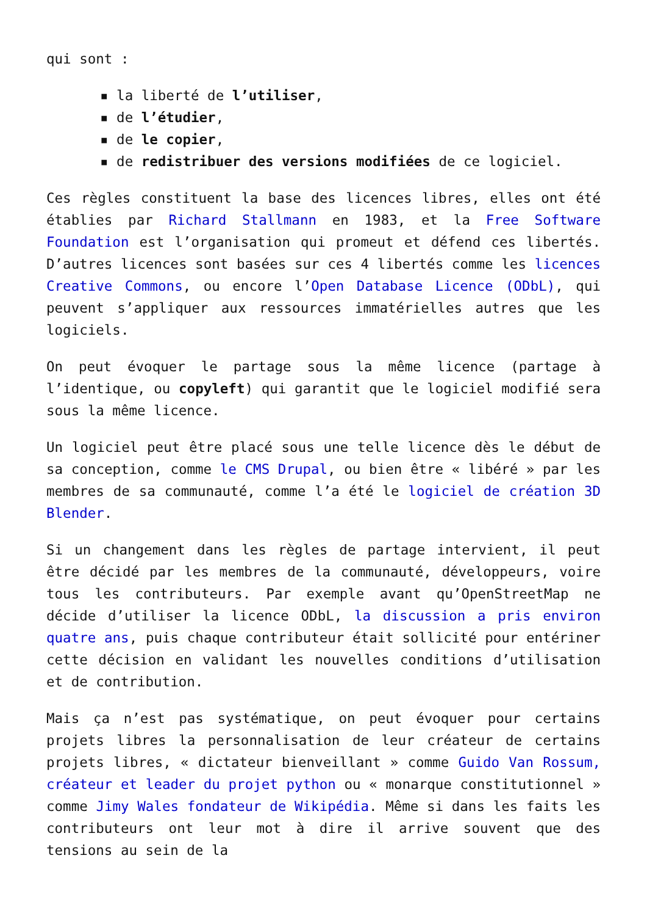qui sont :
▪ la liberté de l’utiliser,
▪ de l’étudier,
▪ de le copier,
▪ de redistribuer des versions modifiées de ce logiciel.
Ces règles constituent la base des licences libres, elles ont été établies par Richard Stallmann en 1983, et la Free Software Foundation est l’organisation qui promeut et défend ces libertés. D’autres licences sont basées sur ces 4 libertés comme les licences Creative Commons, ou encore l’Open Database Licence (ODbL), qui peuvent s’appliquer aux ressources immatérielles autres que les logiciels.
On peut évoquer le partage sous la même licence (partage à l’identique, ou copyleft) qui garantit que le logiciel modifié sera sous la même licence.
Un logiciel peut être placé sous une telle licence dès le début de sa conception, comme le CMS Drupal, ou bien être « libéré » par les membres de sa communauté, comme l’a été le logiciel de création 3D Blender.
Si un changement dans les règles de partage intervient, il peut être décidé par les membres de la communauté, développeurs, voire tous les contributeurs. Par exemple avant qu’OpenStreetMap ne décide d’utiliser la licence ODbL, la discussion a pris environ quatre ans, puis chaque contributeur était sollicité pour entériner cette décision en validant les nouvelles conditions d’utilisation et de contribution.
Mais ça n’est pas systématique, on peut évoquer pour certains projets libres la personnalisation de leur créateur de certains projets libres, « dictateur bienveillant » comme Guido Van Rossum, créateur et leader du projet python ou « monarque constitutionnel » comme Jimy Wales fondateur de Wikipédia. Même si dans les faits les contributeurs ont leur mot à dire il arrive souvent que des tensions au sein de la